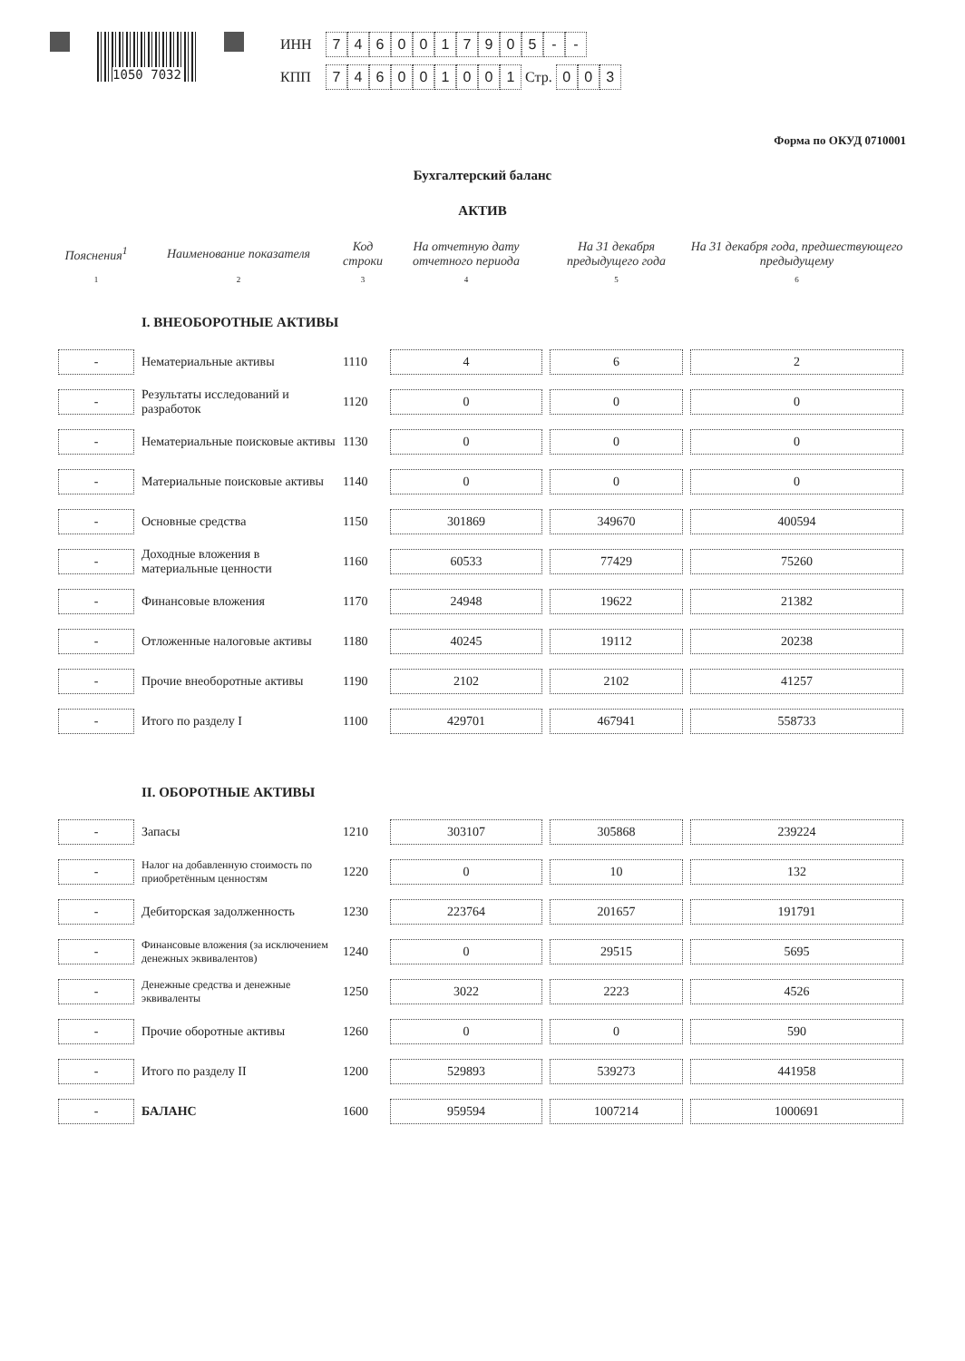1050 7032
ИНН 7460017905 - -
КПП 746001001 Стр. 0 0 3
Форма по ОКУД 0710001
Бухгалтерский баланс
АКТИВ
| Пояснения<sup>1</sup> | Наименование показателя | Код строки | На отчетную дату отчетного периода | На 31 декабря предыдущего года | На 31 декабря года, предшествующего предыдущему |
| --- | --- | --- | --- | --- | --- |
| 1 | 2 | 3 | 4 | 5 | 6 |
| | I. ВНЕОБОРОТНЫЕ АКТИВЫ | | | | |
| - | Нематериальные активы | 1110 | 4 | 6 | 2 |
| - | Результаты исследований и разработок | 1120 | 0 | 0 | 0 |
| - | Нематериальные поисковые активы | 1130 | 0 | 0 | 0 |
| - | Материальные поисковые активы | 1140 | 0 | 0 | 0 |
| - | Основные средства | 1150 | 301869 | 349670 | 400594 |
| - | Доходные вложения в материальные ценности | 1160 | 60533 | 77429 | 75260 |
| - | Финансовые вложения | 1170 | 24948 | 19622 | 21382 |
| - | Отложенные налоговые активы | 1180 | 40245 | 19112 | 20238 |
| - | Прочие внеоборотные активы | 1190 | 2102 | 2102 | 41257 |
| - | Итого по разделу I | 1100 | 429701 | 467941 | 558733 |
| | II. ОБОРОТНЫЕ АКТИВЫ | | | | |
| - | Запасы | 1210 | 303107 | 305868 | 239224 |
| - | Налог на добавленную стоимость по приобретённым ценностям | 1220 | 0 | 10 | 132 |
| - | Дебиторская задолженность | 1230 | 223764 | 201657 | 191791 |
| - | Финансовые вложения (за исключением денежных эквивалентов) | 1240 | 0 | 29515 | 5695 |
| - | Денежные средства и денежные эквиваленты | 1250 | 3022 | 2223 | 4526 |
| - | Прочие оборотные активы | 1260 | 0 | 0 | 590 |
| - | Итого по разделу II | 1200 | 529893 | 539273 | 441958 |
| - | БАЛАНС | 1600 | 959594 | 1007214 | 1000691 |